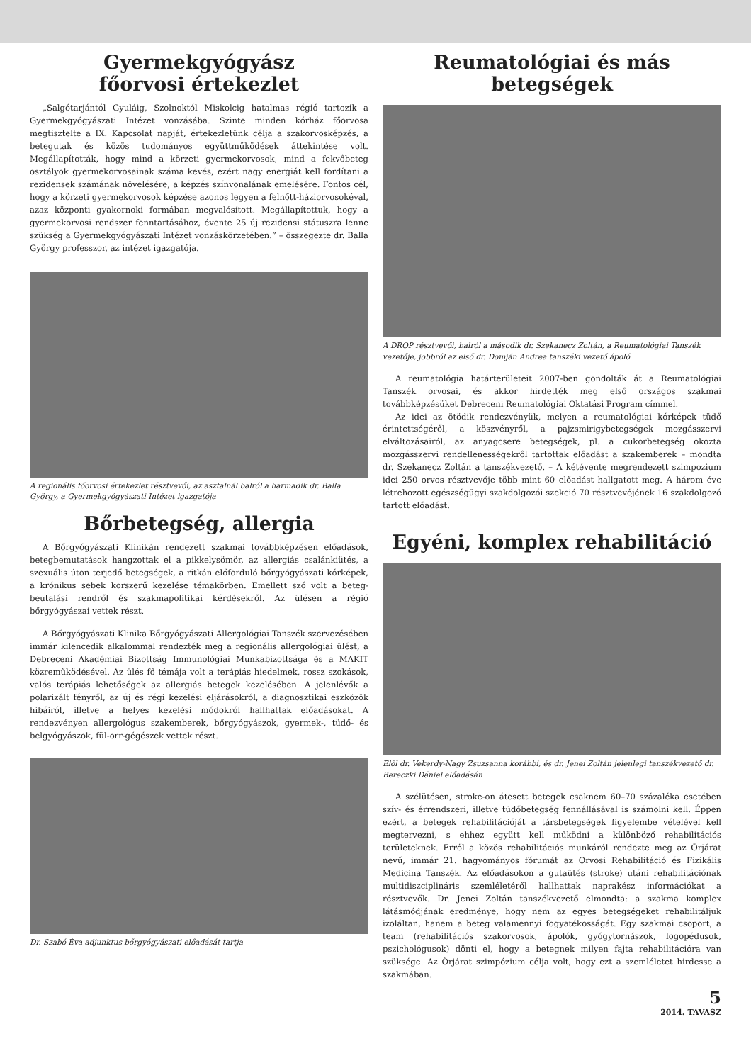Gyermekgyógyász
főorvosi értekezlet
„Salgótarjántól Gyuláig, Szolnoktól Miskolcig hatalmas régió tartozik a Gyermekgyógyászati Intézet vonzásába. Szinte minden kórház főorvosa megtisztelte a IX. Kapcsolat napját, értekezletünk célja a szakorvosképzés, a betegutak és közös tudományos együttműködések áttekintése volt. Megállapították, hogy mind a körzeti gyermekorvosok, mind a fekvőbeteg osztályok gyermekorvosainak száma kevés, ezért nagy energiát kell fordítani a rezidensek számának növelésére, a képzés színvonalának emelésére. Fontos cél, hogy a körzeti gyermekorvosok képzése azonos legyen a felnőtt-háziorvosokéval, azaz központi gyakornoki formában megvalósított. Megállapítottuk, hogy a gyermekorvosi rendszer fenntartásához, évente 25 új rezidensi státuszra lenne szükség a Gyermekgyógyászati Intézet vonzáskörzetében.” – összegezte dr. Balla György professzor, az intézet igazgatója.
A regionális főorvosi értekezlet résztvevői, az asztalnál balról a harmadik dr. Balla György, a Gyermekgyógyászati Intézet igazgatója
Bőrbetegség, allergia
A Bőrgyógyászati Klinikán rendezett szakmai továbbképzésen előadások, betegbemutatások hangzottak el a pikkelysömör, az allergiás csalánkiütés, a szexuális úton terjedő betegségek, a ritkán előforduló bőrgyógyászati kórképek, a krónikus sebek korszerű kezelése témakörben. Emellett szó volt a beteg-beutalási rendről és szakmapolitikai kérdésekről. Az ülésen a régió bőrgyógyászai vettek részt.
A Bőrgyógyászati Klinika Bőrgyógyászati Allergológiai Tanszék szervezésében immár kilencedik alkalommal rendezték meg a regionális allergológiai ülést, a Debreceni Akadémiai Bizottság Immunológiai Munkabizottsága és a MAKIT közreműködésével. Az ülés fő témája volt a terápiás hiedelmek, rossz szokások, valós terápiás lehetőségek az allergiás betegek kezelésében. A jelenlévők a polarizált fényről, az új és régi kezelési eljárásokról, a diagnosztikai eszközök hibáiról, illetve a helyes kezelési módokról hallhattak előadásokat. A rendezvényen allergológus szakemberek, bőrgyógyászok, gyermek-, tüdő- és belgyógyászok, fül-orr-gégészek vettek részt.
Dr. Szabó Éva adjunktus bőrgyógyászati előadását tartja
Reumatológiai és más betegségek
A DROP résztvevői, balról a második dr. Szekanecz Zoltán, a Reumatológiai Tanszék vezetője, jobbról az első dr. Domján Andrea tanszéki vezető ápoló
A reumatológia határterületeit 2007-ben gondolták át a Reumatológiai Tanszék orvosai, és akkor hirdették meg első országos szakmai továbbképzésüket Debreceni Reumatológiai Oktatási Program címmel.
Az idei az ötödik rendezvényük, melyen a reumatológiai kórképek tüdő érintettségéről, a köszvényről, a pajzsmirigybetegségek mozgásszervi elváltozásairól, az anyagcsere betegségek, pl. a cukorbetegség okozta mozgásszervi rendellenességekről tartottak előadást a szakemberek – mondta dr. Szekanecz Zoltán a tanszékvezető. – A kétévente megrendezett szimpozium idei 250 orvos résztvevője több mint 60 előadást hallgatott meg. A három éve létrehozott egészségügyi szakdolgozói szekció 70 résztvevőjének 16 szakdolgozó tartott előadást.
Egyéni, komplex rehabilitáció
Elöl dr. Vekerdy-Nagy Zsuzsanna korábbi, és dr. Jenei Zoltán jelenlegi tanszékvezető dr. Bereczki Dániel előadásán
A szélütésen, stroke-on átesett betegek csaknem 60–70 százaléka esetében szív- és érrendszeri, illetve tüdőbetegség fennállásával is számolni kell. Éppen ezért, a betegek rehabilitációját a társbetegségek figyelembe vételével kell megtervezni, s ehhez együtt kell működni a különböző rehabilitációs területeknek. Erről a közös rehabilitációs munkáról rendezte meg az Őrjárat nevű, immár 21. hagyományos fórumát az Orvosi Rehabilitáció és Fizikális Medicina Tanszék. Az előadásokon a gutaütés (stroke) utáni rehabilitációnak multidiszciplináris szemléletéről hallhattak naprakész információkat a résztvevők. Dr. Jenei Zoltán tanszékvezető elmondta: a szakma komplex látásmódjának eredménye, hogy nem az egyes betegségeket rehabilitáljuk izoláltan, hanem a beteg valamennyi fogyatékosságát. Egy szakmai csoport, a team (rehabilitációs szakorvosok, ápolók, gyógytornászok, logopédusok, pszichológusok) dönti el, hogy a betegnek milyen fajta rehabilitációra van szüksége. Az Őrjárat szimpózium célja volt, hogy ezt a szemléletet hirdesse a szakmában.
5
2014. TAVASZ